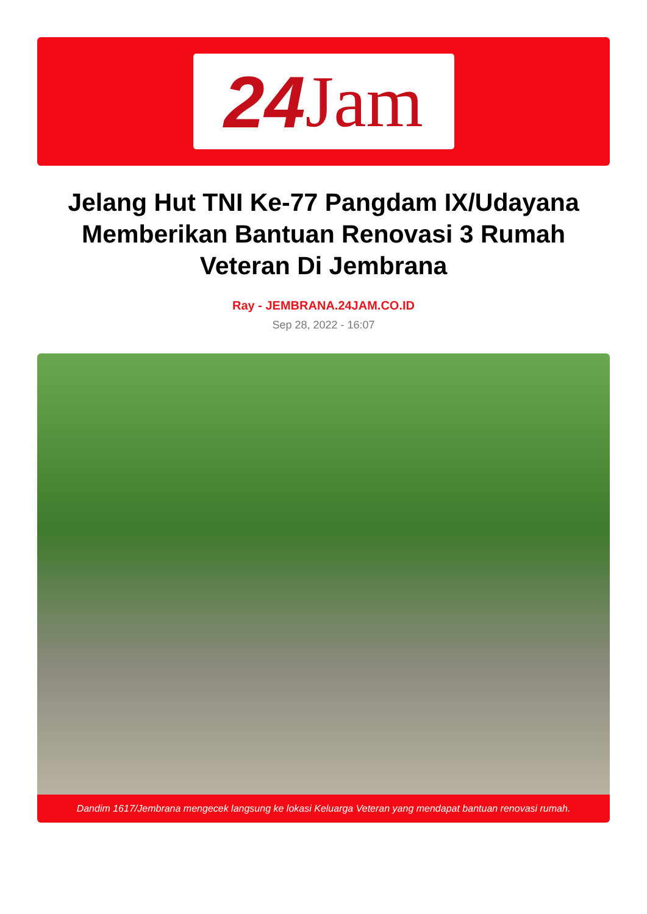24 Jam
Jelang Hut TNI Ke-77 Pangdam IX/Udayana Memberikan Bantuan Renovasi 3 Rumah Veteran Di Jembrana
Ray - JEMBRANA.24JAM.CO.ID
Sep 28, 2022 - 16:07
Dandim 1617/Jembrana mengecek langsung ke lokasi Keluarga Veteran yang mendapat bantuan renovasi rumah.